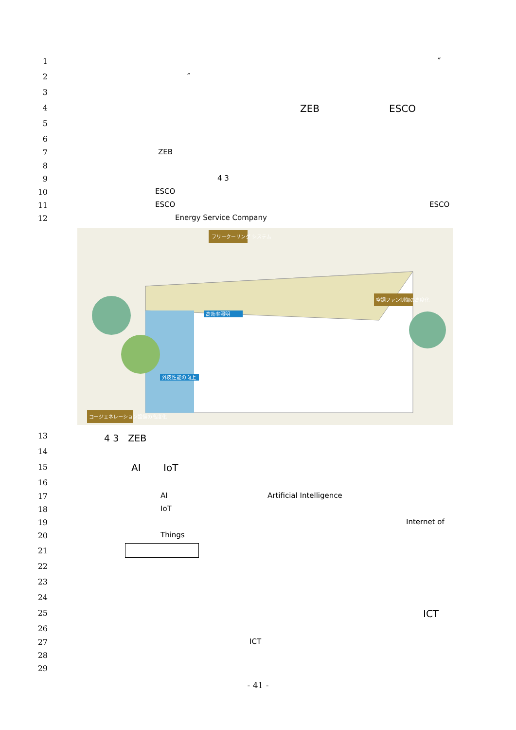1 ″
2 ″
3
4 ZEB ESCO
5
6
7 ZEB
8
9 4 3
10 ESCO
11 ESCO ESCO
12 Energy Service Company
フリークーリング システム
空調ファン制御の高度化
コージェネレーション設備の高度化
高効率照明
外皮性能の向上
13 4 3　ZEB
14
15 AI IoT
16
17 AI Artificial Intelligence
18 IoT
19 Internet of
20 Things
21
22
23
24
25 ICT
26
27 ICT
28
29
- 41 -